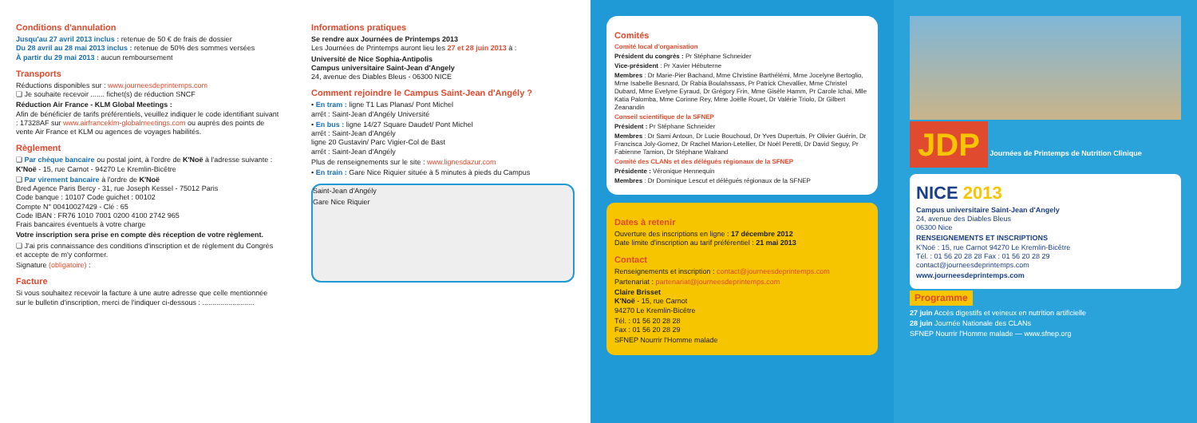Conditions d'annulation
Jusqu'au 27 avril 2013 inclus : retenue de 50 € de frais de dossier
Du 28 avril au 28 mai 2013 inclus : retenue de 50% des sommes versées
À partir du 29 mai 2013 : aucun remboursement
Transports
Réductions disponibles sur : www.journeesdeprintemps.com
❏ Je souhaite recevoir ....... fichet(s) de réduction SNCF
Réduction Air France - KLM Global Meetings :
Afin de bénéficier de tarifs préférentiels, veuillez indiquer le code identifiant suivant : 17328AF sur www.airfranceklm-globalmeetings.com ou auprès des points de vente Air France et KLM ou agences de voyages habilités.
Règlement
❏ Par chèque bancaire ou postal joint, à l'ordre de K'Noë à l'adresse suivante :
K'Noë - 15, rue Carnot - 94270 Le Kremlin-Bicêtre
❏ Par virement bancaire à l'ordre de K'Noë
Bred Agence Paris Bercy - 31, rue Joseph Kessel - 75012 Paris
Code banque : 10107 Code guichet : 00102
Compte N° 00410027429 - Clé : 65
Code IBAN : FR76 1010 7001 0200 4100 2742 965
Frais bancaires éventuels à votre charge
Votre inscription sera prise en compte dès réception de votre règlement.
❏ J'ai pris connaissance des conditions d'inscription et de règlement du Congrès et accepte de m'y conformer.
Signature (obligatoire) :
Facture
Si vous souhaitez recevoir la facture à une autre adresse que celle mentionnée sur le bulletin d'inscription, merci de l'indiquer ci-dessous : ..........................
Informations pratiques
Se rendre aux Journées de Printemps 2013
Les Journées de Printemps auront lieu les 27 et 28 juin 2013 à :
Université de Nice Sophia-Antipolis
Campus universitaire Saint-Jean d'Angely
24, avenue des Diables Bleus - 06300 NICE
Comment rejoindre le Campus Saint-Jean d'Angély ?
• En tram : ligne T1 Las Planas/ Pont Michel
arrêt : Saint-Jean d'Angély Université
• En bus : ligne 14/27 Square Daudet/ Pont Michel
arrêt : Saint-Jean d'Angély
ligne 20 Gustavin/ Parc Vigier-Col de Bast
arrêt : Saint-Jean d'Angély
Plus de renseignements sur le site : www.lignesdazur.com
• En train : Gare Nice Riquier située à 5 minutes à pieds du Campus
Saint-Jean d'Angély
Gare Nice Riquier
Comités
Comité local d'organisation
Président du congrès : Pr Stéphane Schneider
Vice-président : Pr Xavier Hébuterne
Membres : Dr Marie-Pier Bachand, Mme Christine Barthélémi, Mme Jocelyne Bertoglio, Mme Isabelle Besnard, Dr Rabia Boulahssass, Pr Patrick Chevallier, Mme Christel Dubard, Mme Evelyne Eyraud, Dr Grégory Frin, Mme Gisèle Hamm, Pr Carole Ichai, Mlle Katia Palomba, Mme Corinne Rey, Mme Joëlle Rouet, Dr Valérie Triolo, Dr Gilbert Zeanandin
Conseil scientifique de la SFNEP
Président : Pr Stéphane Schneider
Membres : Dr Sami Antoun, Dr Lucie Bouchoud, Dr Yves Dupertuis, Pr Olivier Guérin, Dr Francisca Joly-Gomez, Dr Rachel Marion-Letellier, Dr Noël Peretti, Dr David Seguy, Pr Fabienne Tamion, Dr Stéphane Walrand
Comité des CLANs et des délégués régionaux de la SFNEP
Présidente : Véronique Hennequin
Membres : Dr Dominique Lescut et délégués régionaux de la SFNEP
Dates à retenir
Ouverture des inscriptions en ligne : 17 décembre 2012
Date limite d'inscription au tarif préférentiel : 21 mai 2013
Contact
Renseignements et inscription : contact@journeesdeprintemps.com
Partenariat : partenariat@journeesdeprintemps.com
Claire Brisset
K'Noë - 15, rue Carnot
94270 Le Kremlin-Bicêtre
Tél. : 01 56 20 28 28
Fax : 01 56 20 28 29
SFNEP Nourrir l'Homme malade
JDP Journées de Printemps de Nutrition Clinique
NICE 2013
Campus universitaire Saint-Jean d'Angely
24, avenue des Diables Bleus
06300 Nice
RENSEIGNEMENTS ET INSCRIPTIONS
K'Noë : 15, rue Carnot 94270 Le Kremlin-Bicêtre
Tél. : 01 56 20 28 28 Fax : 01 56 20 28 29
contact@journeesdeprintemps.com
www.journeesdeprintemps.com
Programme
27 juin Accès digestifs et veineux en nutrition artificielle
28 juin Journée Nationale des CLANs
SFNEP Nourrir l'Homme malade — www.sfnep.org